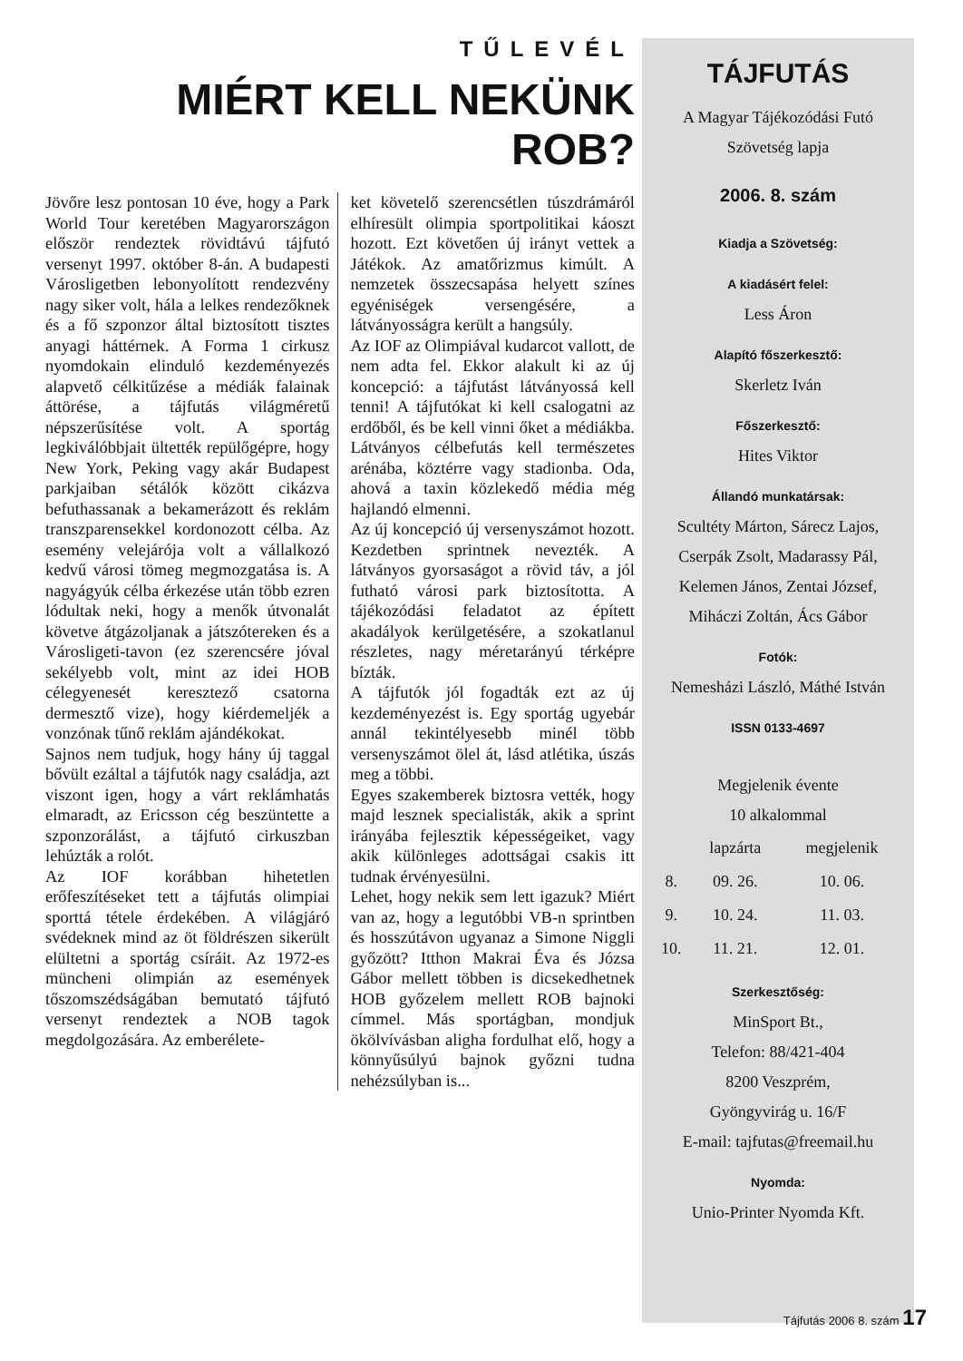TŰLEVÉL
MIÉRT KELL NEKÜNK ROB?
Jövőre lesz pontosan 10 éve, hogy a Park World Tour keretében Magyarországon először rendeztek rövidtávú tájfutó versenyt 1997. október 8-án. A budapesti Városligetben lebonyolított rendezvény nagy siker volt, hála a lelkes rendezőknek és a fő szponzor által biztosított tisztes anyagi háttérnek. A Forma 1 cirkusz nyomdokain elinduló kezdeményezés alapvető célkitűzése a médiák falainak áttörése, a tájfutás világméretű népszerűsítése volt. A sportág legkiválóbbjait ültették repülőgépre, hogy New York, Peking vagy akár Budapest parkjaiban sétálók között cikázva befuthassanak a bekamerázott és reklám transzparensekkel kordonozott célba. Az esemény velejárója volt a vállalkozó kedvű városi tömeg megmozgatása is. A nagyágyúk célba érkezése után több ezren lódultak neki, hogy a menők útvonalát követve átgázoljanak a játszótereken és a Városligeti-tavon (ez szerencsére jóval sekélyebb volt, mint az idei HOB célegyenesét keresztező csatorna dermesztő vize), hogy kiérdemeljék a vonzónak tűnő reklám ajándékokat.
Sajnos nem tudjuk, hogy hány új taggal bővült ezáltal a tájfutók nagy családja, azt viszont igen, hogy a várt reklámhatás elmaradt, az Ericsson cég beszüntette a szponzorálást, a tájfutó cirkuszban lehúzták a rolót.
Az IOF korábban hihetetlen erőfeszítéseket tett a tájfutás olimpiai sporttá tétele érdekében. A világjáró svédeknek mind az öt földrészen sikerült elültetni a sportág csíráit. Az 1972-es müncheni olimpián az események tőszomszédságában bemutató tájfutó versenyt rendeztek a NOB tagok megdolgozására. Az emberélete-
ket követelő szerencsétlen túszdrámáról elhíresült olimpia sportpolitikai káoszt hozott. Ezt követően új irányt vettek a Játékok. Az amatőrizmus kimúlt. A nemzetek összecsapása helyett színes egyéniségek versengésére, a látványosságra került a hangsúly.
Az IOF az Olimpiával kudarcot vallott, de nem adta fel. Ekkor alakult ki az új koncepció: a tájfutást látványossá kell tenni! A tájfutókat ki kell csalogatni az erdőből, és be kell vinni őket a médiákba. Látványos célbefutás kell természetes arénába, köztérre vagy stadionba. Oda, ahová a taxin közlekedő média még hajlandó elmenni.
Az új koncepció új versenyszámot hozott. Kezdetben sprintnek nevezték. A látványos gyorsaságot a rövid táv, a jól futható városi park biztosította. A tájékozódási feladatot az épített akadályok kerülgetésére, a szokatlanul részletes, nagy méretarányú térképre bízták.
A tájfutók jól fogadták ezt az új kezdeményezést is. Egy sportág ugyebár annál tekintélyesebb minél több versenyszámot ölel át, lásd atlétika, úszás meg a többi.
Egyes szakemberek biztosra vették, hogy majd lesznek specialisták, akik a sprint irányába fejlesztik képességeiket, vagy akik különleges adottságai csakis itt tudnak érvényesülni.
Lehet, hogy nekik sem lett igazuk? Miért van az, hogy a legutóbbi VB-n sprintben és hosszútávon ugyanaz a Simone Niggli győzött? Itthon Makrai Éva és Józsa Gábor mellett többen is dicsekedhetnek HOB győzelem mellett ROB bajnoki címmel. Más sportágban, mondjuk ökölvívásban aligha fordulhat elő, hogy a könnyűsúlyú bajnok győzni tudna nehézsúlyban is...
TÁJFUTÁS
A Magyar Tájékozódási Futó
Szövetség lapja
2006. 8. szám
Kiadja a Szövetség:
A kiadásért felel:
Less Áron
Alapító főszerkesztő:
Skerletz Iván
Főszerkesztő:
Hites Viktor
Állandó munkatársak:
Scultéty Márton, Sárecz Lajos,
Cserpák Zsolt, Madarassy Pál,
Kelemen János, Zentai József,
Miháczi Zoltán, Ács Gábor
Fotók:
Nemesházi László, Máthé István
ISSN 0133-4697
Megjelenik évente
10 alkalommal
| | lapzárta | megjelenik |
| --- | --- | --- |
| 8. | 09. 26. | 10. 06. |
| 9. | 10. 24. | 11. 03. |
| 10. | 11. 21. | 12. 01. |
Szerkesztőség:
MinSport Bt.,
Telefon: 88/421-404
8200 Veszprém,
Gyöngyvirág u. 16/F
E-mail: tajfutas@freemail.hu
Nyomda:
Unio-Printer Nyomda Kft.
Tájfutás 2006 8. szám 17